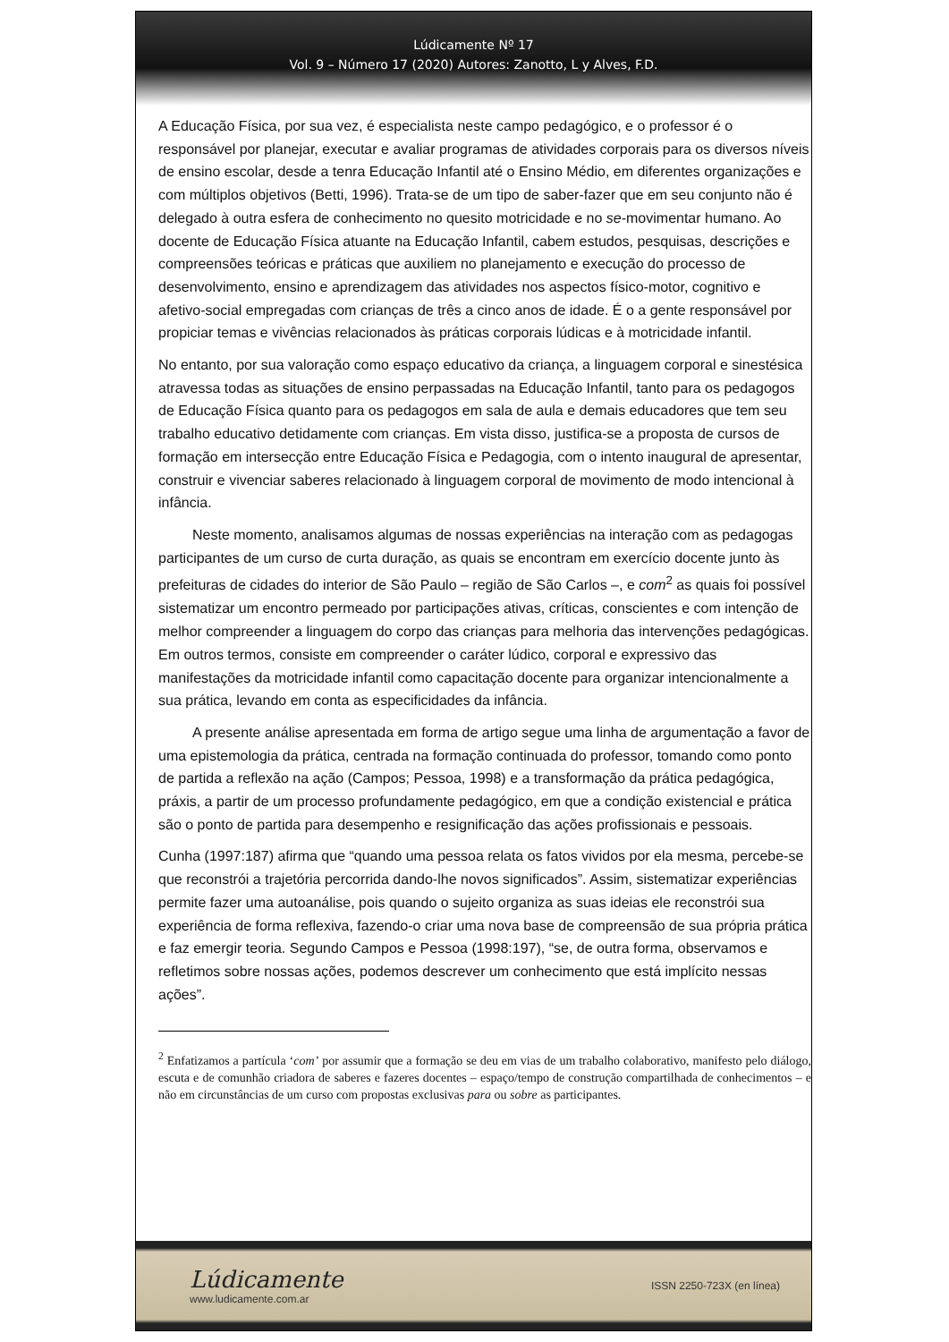Lúdicamente Nº 17
Vol. 9 – Número 17 (2020) Autores: Zanotto, L y Alves, F.D.
A Educação Física, por sua vez, é especialista neste campo pedagógico, e o professor é o responsável por planejar, executar e avaliar programas de atividades corporais para os diversos níveis de ensino escolar, desde a tenra Educação Infantil até o Ensino Médio, em diferentes organizações e com múltiplos objetivos (Betti, 1996). Trata-se de um tipo de saber-fazer que em seu conjunto não é delegado à outra esfera de conhecimento no quesito motricidade e no se-movimentar humano. Ao docente de Educação Física atuante na Educação Infantil, cabem estudos, pesquisas, descrições e compreensões teóricas e práticas que auxiliem no planejamento e execução do processo de desenvolvimento, ensino e aprendizagem das atividades nos aspectos físico-motor, cognitivo e afetivo-social empregadas com crianças de três a cinco anos de idade. É o a gente responsável por propiciar temas e vivências relacionados às práticas corporais lúdicas e à motricidade infantil.
No entanto, por sua valoração como espaço educativo da criança, a linguagem corporal e sinestésica atravessa todas as situações de ensino perpassadas na Educação Infantil, tanto para os pedagogos de Educação Física quanto para os pedagogos em sala de aula e demais educadores que tem seu trabalho educativo detidamente com crianças. Em vista disso, justifica-se a proposta de cursos de formação em intersecção entre Educação Física e Pedagogia, com o intento inaugural de apresentar, construir e vivenciar saberes relacionado à linguagem corporal de movimento de modo intencional à infância.
Neste momento, analisamos algumas de nossas experiências na interação com as pedagogas participantes de um curso de curta duração, as quais se encontram em exercício docente junto às prefeituras de cidades do interior de São Paulo – região de São Carlos –, e com<sup>2</sup> as quais foi possível sistematizar um encontro permeado por participações ativas, críticas, conscientes e com intenção de melhor compreender a linguagem do corpo das crianças para melhoria das intervenções pedagógicas. Em outros termos, consiste em compreender o caráter lúdico, corporal e expressivo das manifestações da motricidade infantil como capacitação docente para organizar intencionalmente a sua prática, levando em conta as especificidades da infância.
A presente análise apresentada em forma de artigo segue uma linha de argumentação a favor de uma epistemologia da prática, centrada na formação continuada do professor, tomando como ponto de partida a reflexão na ação (Campos; Pessoa, 1998) e a transformação da prática pedagógica, práxis, a partir de um processo profundamente pedagógico, em que a condição existencial e prática são o ponto de partida para desempenho e resignificação das ações profissionais e pessoais.
Cunha (1997:187) afirma que “quando uma pessoa relata os fatos vividos por ela mesma, percebe-se que reconstrói a trajetória percorrida dando-lhe novos significados”. Assim, sistematizar experiências permite fazer uma autoanálise, pois quando o sujeito organiza as suas ideias ele reconstrói sua experiência de forma reflexiva, fazendo-o criar uma nova base de compreensão de sua própria prática e faz emergir teoria. Segundo Campos e Pessoa (1998:197), “se, de outra forma, observamos e refletimos sobre nossas ações, podemos descrever um conhecimento que está implícito nessas ações”.
<sup>2</sup> Enfatizamos a partícula ‘com’ por assumir que a formação se deu em vias de um trabalho colaborativo, manifesto pelo diálogo, escuta e de comunhão criadora de saberes e fazeres docentes – espaço/tempo de construção compartilhada de conhecimentos – e não em circunstâncias de um curso com propostas exclusivas para ou sobre as participantes.
Lúdicamente
www.ludicamente.com.ar
ISSN 2250-723X (en línea)